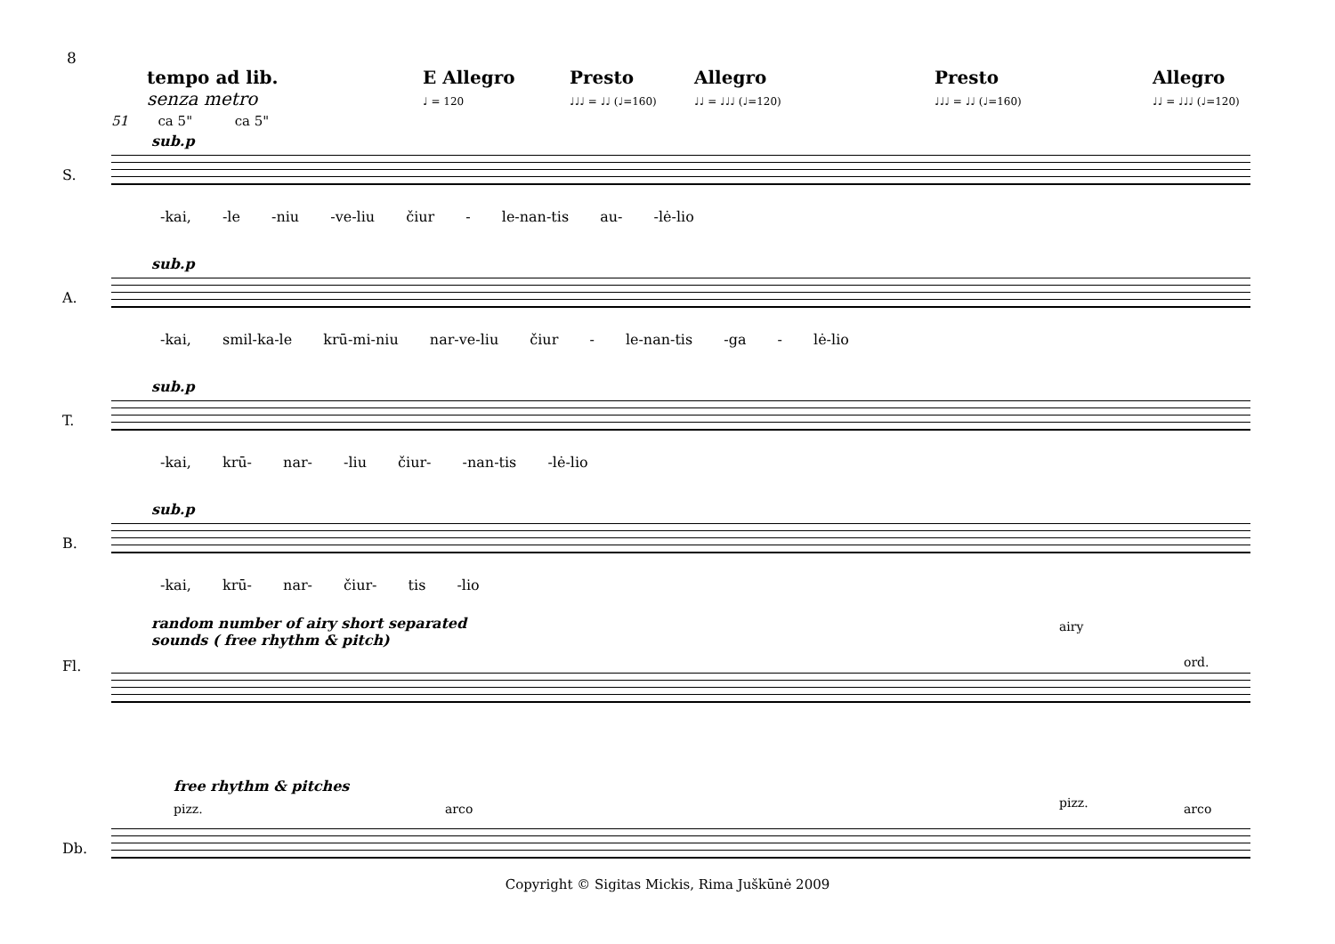8
tempo ad lib.
senza metro
E Allegro
♩ = 120
Presto
♩♩♩ = ♩♩ (♩=160)
Allegro
♩♩ = ♩♩♩ (♩=120)
Presto
♩♩♩ = ♩♩ (♩=160)
Allegro
♩♩ = ♩♩♩ (♩=120)
51 ca 5" ca 5"
sub.p
S.
-kai, -le -niu -ve-liu čiur - le-nan-tis au- -lė-lio
sub.p
A.
-kai, smil-ka-le krū-mi-niu nar-ve-liu čiur - le-nan-tis -ga - lė-lio
sub.p
T.
-kai, krū- nar- -liu čiur- -nan-tis -lė-lio
sub.p
B.
-kai, krū- nar- čiur- tis -lio
random number of airy short separated
sounds ( free rhythm & pitch)
airy
ord. Fl.
free rhythm & pitches
pizz. arco pizz. arco
Db.
Copyright © Sigitas Mickis, Rima Juškūnė 2009